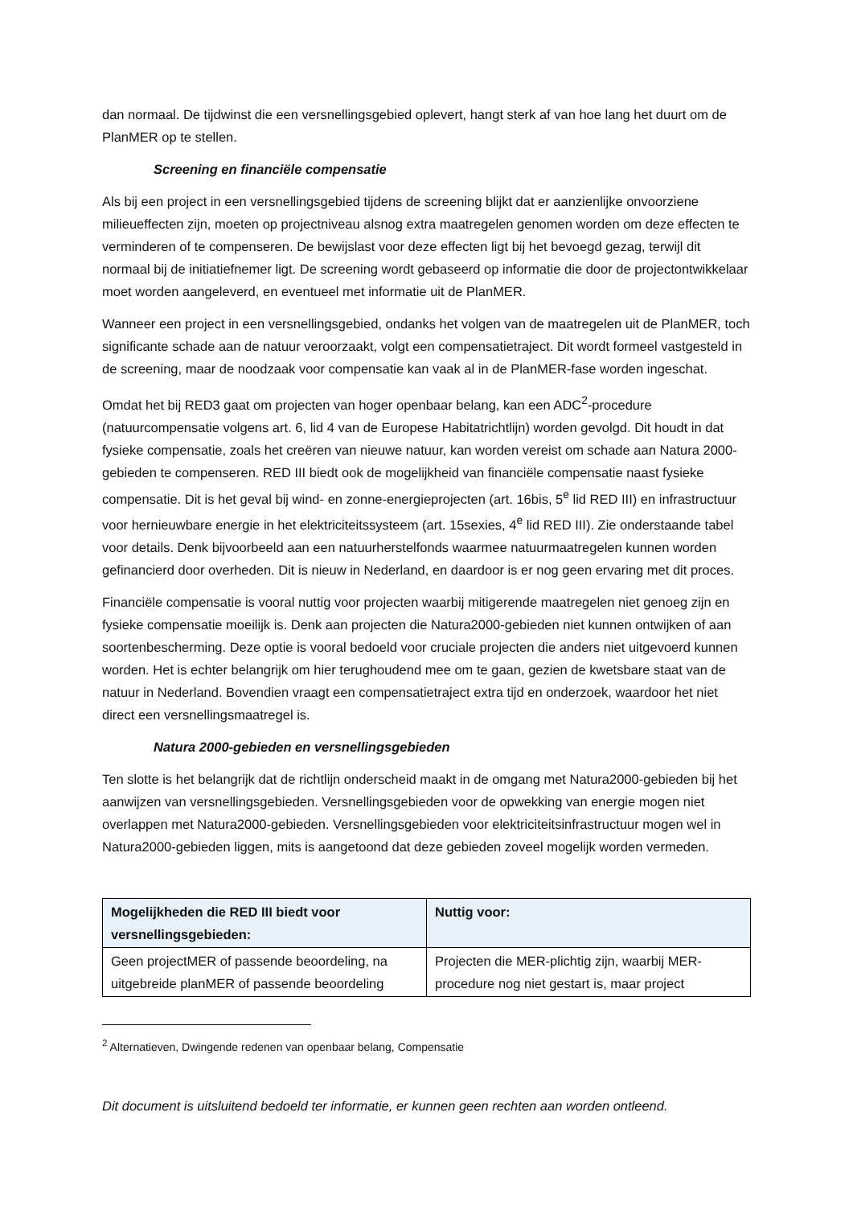dan normaal. De tijdwinst die een versnellingsgebied oplevert, hangt sterk af van hoe lang het duurt om de PlanMER op te stellen.
Screening en financiële compensatie
Als bij een project in een versnellingsgebied tijdens de screening blijkt dat er aanzienlijke onvoorziene milieueffecten zijn, moeten op projectniveau alsnog extra maatregelen genomen worden om deze effecten te verminderen of te compenseren. De bewijslast voor deze effecten ligt bij het bevoegd gezag, terwijl dit normaal bij de initiatiefnemer ligt. De screening wordt gebaseerd op informatie die door de projectontwikkelaar moet worden aangeleverd, en eventueel met informatie uit de PlanMER.
Wanneer een project in een versnellingsgebied, ondanks het volgen van de maatregelen uit de PlanMER, toch significante schade aan de natuur veroorzaakt, volgt een compensatietraject. Dit wordt formeel vastgesteld in de screening, maar de noodzaak voor compensatie kan vaak al in de PlanMER-fase worden ingeschat.
Omdat het bij RED3 gaat om projecten van hoger openbaar belang, kan een ADC<sup>2</sup>-procedure (natuurcompensatie volgens art. 6, lid 4 van de Europese Habitatrichtlijn) worden gevolgd. Dit houdt in dat fysieke compensatie, zoals het creëren van nieuwe natuur, kan worden vereist om schade aan Natura 2000-gebieden te compenseren. RED III biedt ook de mogelijkheid van financiële compensatie naast fysieke compensatie. Dit is het geval bij wind- en zonne-energieprojecten (art. 16bis, 5<sup>e</sup> lid RED III) en infrastructuur voor hernieuwbare energie in het elektriciteitssysteem (art. 15sexies, 4<sup>e</sup> lid RED III). Zie onderstaande tabel voor details. Denk bijvoorbeeld aan een natuurherstelfonds waarmee natuurmaatregelen kunnen worden gefinancierd door overheden. Dit is nieuw in Nederland, en daardoor is er nog geen ervaring met dit proces.
Financiële compensatie is vooral nuttig voor projecten waarbij mitigerende maatregelen niet genoeg zijn en fysieke compensatie moeilijk is. Denk aan projecten die Natura2000-gebieden niet kunnen ontwijken of aan soortenbescherming. Deze optie is vooral bedoeld voor cruciale projecten die anders niet uitgevoerd kunnen worden. Het is echter belangrijk om hier terughoudend mee om te gaan, gezien de kwetsbare staat van de natuur in Nederland. Bovendien vraagt een compensatietraject extra tijd en onderzoek, waardoor het niet direct een versnellingsmaatregel is.
Natura 2000-gebieden en versnellingsgebieden
Ten slotte is het belangrijk dat de richtlijn onderscheid maakt in de omgang met Natura2000-gebieden bij het aanwijzen van versnellingsgebieden. Versnellingsgebieden voor de opwekking van energie mogen niet overlappen met Natura2000-gebieden. Versnellingsgebieden voor elektriciteitsinfrastructuur mogen wel in Natura2000-gebieden liggen, mits is aangetoond dat deze gebieden zoveel mogelijk worden vermeden.
| Mogelijkheden die RED III biedt voor versnellingsgebieden: | Nuttig voor: |
| --- | --- |
| Geen projectMER of passende beoordeling, na uitgebreide planMER of passende beoordeling | Projecten die MER-plichtig zijn, waarbij MER-procedure nog niet gestart is, maar project |
<sup>2</sup> Alternatieven, Dwingende redenen van openbaar belang, Compensatie
Dit document is uitsluitend bedoeld ter informatie, er kunnen geen rechten aan worden ontleend.